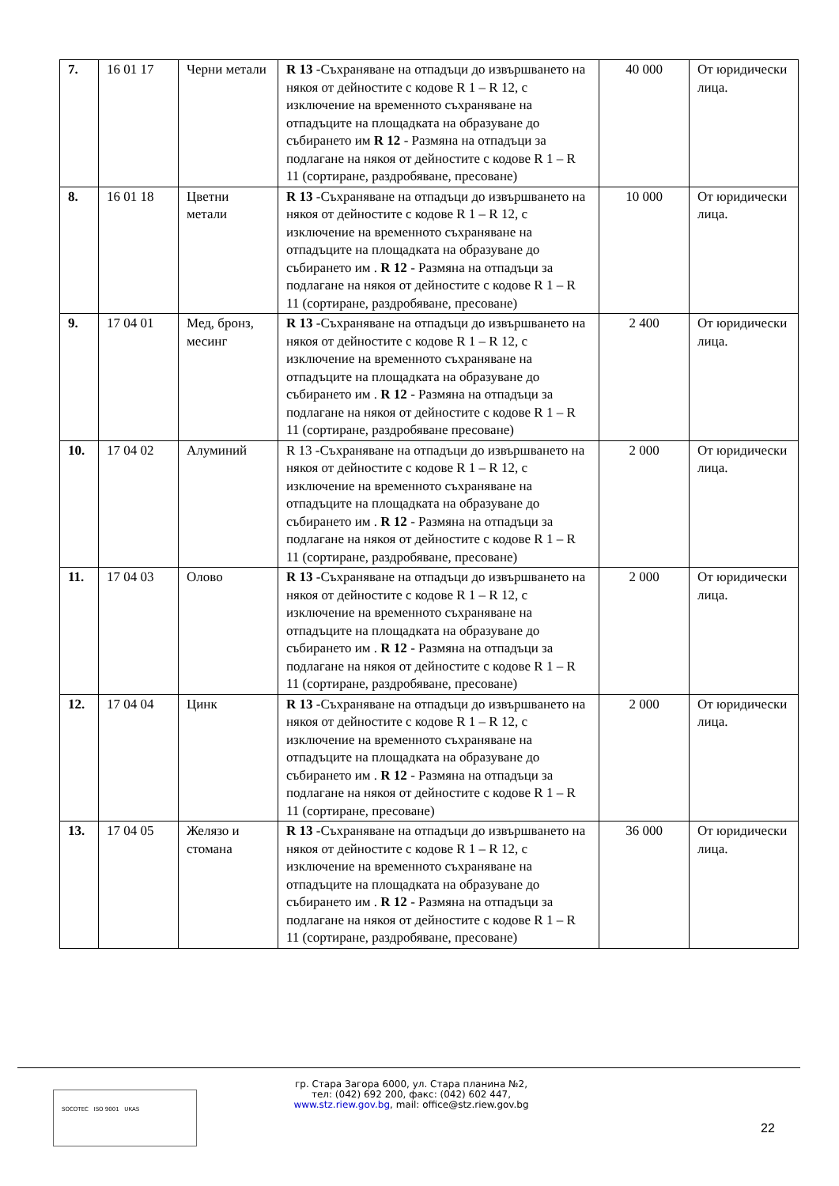| 7. | 16 01 17 | Черни метали | R 13 -Съхраняване на отпадъци до извършването на някоя от дейностите с кодове R 1 – R 12, с изключение на временното съхраняване на отпадъците на площадката на образуване до събирането им R 12 - Размяна на отпадъци за подлагане на някоя от дейностите с кодове R 1 – R 11 (сортиране, раздробяване, пресоване) | 40 000 | От юридически лица. |
| 8. | 16 01 18 | Цветни метали | R 13 -Съхраняване на отпадъци до извършването на някоя от дейностите с кодове R 1 – R 12, с изключение на временното съхраняване на отпадъците на площадката на образуване до събирането им . R 12 - Размяна на отпадъци за подлагане на някоя от дейностите с кодове R 1 – R 11 (сортиране, раздробяване, пресоване) | 10 000 | От юридически лица. |
| 9. | 17 04 01 | Мед, бронз, месинг | R 13 -Съхраняване на отпадъци до извършването на някоя от дейностите с кодове R 1 – R 12, с изключение на временното съхраняване на отпадъците на площадката на образуване до събирането им . R 12 - Размяна на отпадъци за подлагане на някоя от дейностите с кодове R 1 – R 11 (сортиране, раздробяване пресоване) | 2 400 | От юридически лица. |
| 10. | 17 04 02 | Алуминий | R 13 -Съхраняване на отпадъци до извършването на някоя от дейностите с кодове R 1 – R 12, с изключение на временното съхраняване на отпадъците на площадката на образуване до събирането им . R 12 - Размяна на отпадъци за подлагане на някоя от дейностите с кодове R 1 – R 11 (сортиране, раздробяване, пресоване) | 2 000 | От юридически лица. |
| 11. | 17 04 03 | Олово | R 13 -Съхраняване на отпадъци до извършването на някоя от дейностите с кодове R 1 – R 12, с изключение на временното съхраняване на отпадъците на площадката на образуване до събирането им . R 12 - Размяна на отпадъци за подлагане на някоя от дейностите с кодове R 1 – R 11 (сортиране, раздробяване, пресоване) | 2 000 | От юридически лица. |
| 12. | 17 04 04 | Цинк | R 13 -Съхраняване на отпадъци до извършването на някоя от дейностите с кодове R 1 – R 12, с изключение на временното съхраняване на отпадъците на площадката на образуване до събирането им . R 12 - Размяна на отпадъци за подлагане на някоя от дейностите с кодове R 1 – R 11 (сортиране, пресоване) | 2 000 | От юридически лица. |
| 13. | 17 04 05 | Желязо и стомана | R 13 -Съхраняване на отпадъци до извършването на някоя от дейностите с кодове R 1 – R 12, с изключение на временното съхраняване на отпадъците на площадката на образуване до събирането им . R 12 - Размяна на отпадъци за подлагане на някоя от дейностите с кодове R 1 – R 11 (сортиране, раздробяване, пресоване) | 36 000 | От юридически лица. |
SOCOTEC ISO 9001 UKAS
гр. Стара Загора 6000, ул. Стара планина №2,
тел: (042) 692 200, факс: (042) 602 447,
www.stz.riew.gov.bg, mail: office@stz.riew.gov.bg
22